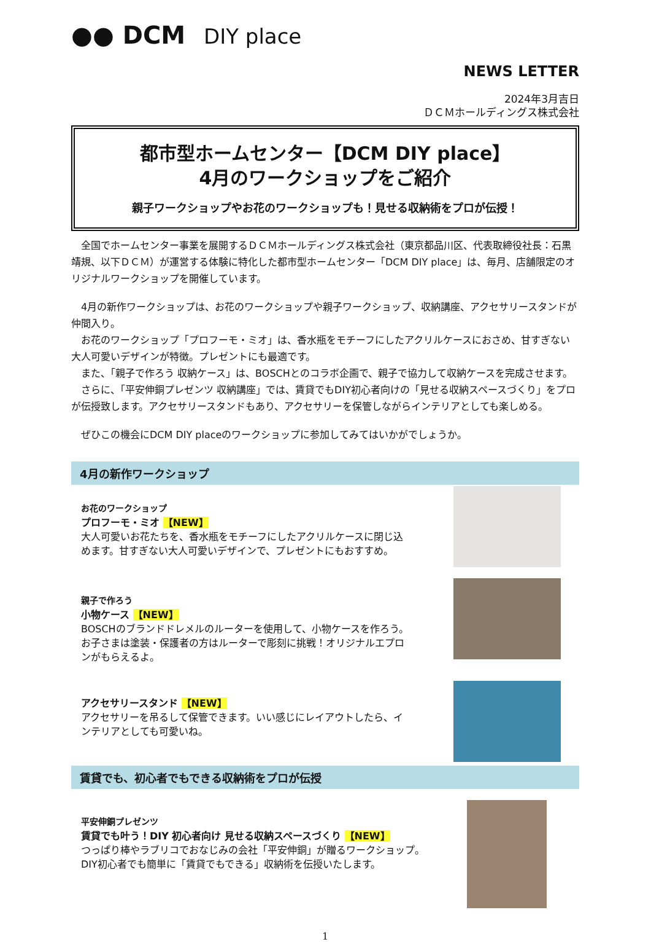●● DCM DIY place
NEWS LETTER
2024年3月吉日
ＤＣＭホールディングス株式会社
都市型ホームセンター【DCM DIY place】
4月のワークショップをご紹介
親子ワークショップやお花のワークショップも！見せる収納術をプロが伝授！
　全国でホームセンター事業を展開するＤＣＭホールディングス株式会社（東京都品川区、代表取締役社長：石黒靖規、以下ＤＣＭ）が運営する体験に特化した都市型ホームセンター「DCM DIY place」は、毎月、店舗限定のオリジナルワークショップを開催しています。
　4月の新作ワークショップは、お花のワークショップや親子ワークショップ、収納講座、アクセサリースタンドが仲間入り。
　お花のワークショップ「プロフーモ・ミオ」は、香水瓶をモチーフにしたアクリルケースにおさめ、甘すぎない大人可愛いデザインが特徴。プレゼントにも最適です。
　また、「親子で作ろう 収納ケース」は、BOSCHとのコラボ企画で、親子で協力して収納ケースを完成させます。
　さらに、「平安伸銅プレゼンツ 収納講座」では、賃貸でもDIY初心者向けの「見せる収納スペースづくり」をプロが伝授致します。アクセサリースタンドもあり、アクセサリーを保管しながらインテリアとしても楽しめる。
　ぜひこの機会にDCM DIY placeのワークショップに参加してみてはいかがでしょうか。
4月の新作ワークショップ
お花のワークショップ
プロフーモ・ミオ 【NEW】
大人可愛いお花たちを、香水瓶をモチーフにしたアクリルケースに閉じ込めます。甘すぎない大人可愛いデザインで、プレゼントにもおすすめ。
親子で作ろう
小物ケース 【NEW】
BOSCHのブランドドレメルのルーターを使用して、小物ケースを作ろう。お子さまは塗装・保護者の方はルーターで彫刻に挑戦！オリジナルエプロンがもらえるよ。
アクセサリースタンド 【NEW】
アクセサリーを吊るして保管できます。いい感じにレイアウトしたら、インテリアとしても可愛いね。
賃貸でも、初心者でもできる収納術をプロが伝授
平安伸銅プレゼンツ
賃貸でも叶う！DIY 初心者向け 見せる収納スペースづくり 【NEW】
つっぱり棒やラブリコでおなじみの会社「平安伸銅」が贈るワークショップ。
DIY初心者でも簡単に「賃貸でもできる」収納術を伝授いたします。
1